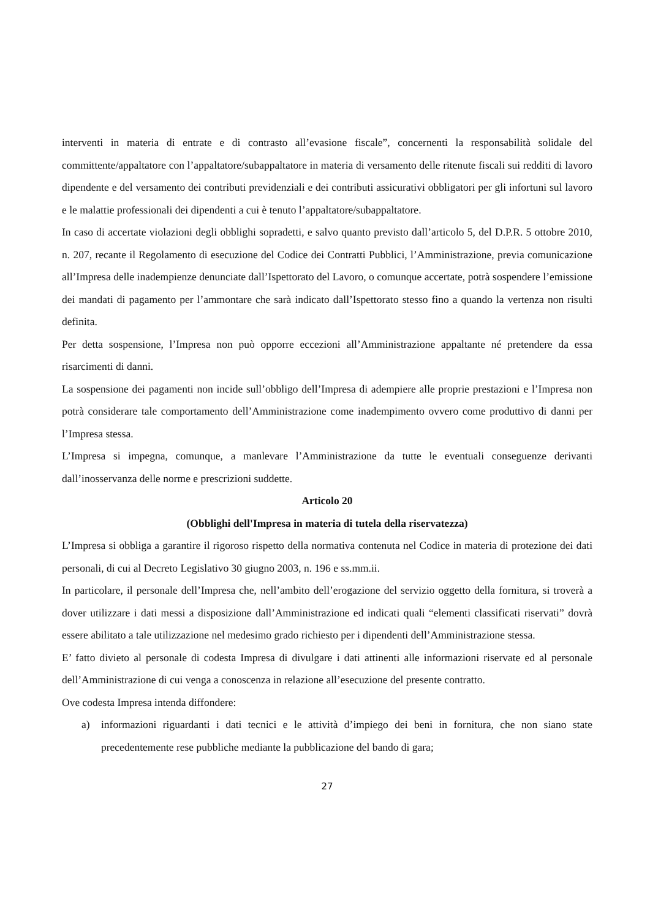interventi in materia di entrate e di contrasto all’evasione fiscale”, concernenti la responsabilità solidale del committente/appaltatore con l’appaltatore/subappaltatore in materia di versamento delle ritenute fiscali sui redditi di lavoro dipendente e del versamento dei contributi previdenziali e dei contributi assicurativi obbligatori per gli infortuni sul lavoro e le malattie professionali dei dipendenti a cui è tenuto l’appaltatore/subappaltatore.
In caso di accertate violazioni degli obblighi sopradetti, e salvo quanto previsto dall’articolo 5, del D.P.R. 5 ottobre 2010, n. 207, recante il Regolamento di esecuzione del Codice dei Contratti Pubblici, l’Amministrazione, previa comunicazione all’Impresa delle inadempienze denunciate dall’Ispettorato del Lavoro, o comunque accertate, potrà sospendere l’emissione dei mandati di pagamento per l’ammontare che sarà indicato dall’Ispettorato stesso fino a quando la vertenza non risulti definita.
Per detta sospensione, l’Impresa non può opporre eccezioni all’Amministrazione appaltante né pretendere da essa risarcimenti di danni.
La sospensione dei pagamenti non incide sull’obbligo dell’Impresa di adempiere alle proprie prestazioni e l’Impresa non potrà considerare tale comportamento dell’Amministrazione come inadempimento ovvero come produttivo di danni per l’Impresa stessa.
L’Impresa si impegna, comunque, a manlevare l’Amministrazione da tutte le eventuali conseguenze derivanti dall’inosservanza delle norme e prescrizioni suddette.
Articolo 20
(Obblighi dell'Impresa in materia di tutela della riservatezza)
L’Impresa si obbliga a garantire il rigoroso rispetto della normativa contenuta nel Codice in materia di protezione dei dati personali, di cui al Decreto Legislativo 30 giugno 2003, n. 196 e ss.mm.ii.
In particolare, il personale dell’Impresa che, nell’ambito dell’erogazione del servizio oggetto della fornitura, si troverà a dover utilizzare i dati messi a disposizione dall’Amministrazione ed indicati quali “elementi classificati riservati” dovrà essere abilitato a tale utilizzazione nel medesimo grado richiesto per i dipendenti dell’Amministrazione stessa.
E’ fatto divieto al personale di codesta Impresa di divulgare i dati attinenti alle informazioni riservate ed al personale dell’Amministrazione di cui venga a conoscenza in relazione all’esecuzione del presente contratto.
Ove codesta Impresa intenda diffondere:
a) informazioni riguardanti i dati tecnici e le attività d’impiego dei beni in fornitura, che non siano state precedentemente rese pubbliche mediante la pubblicazione del bando di gara;
27